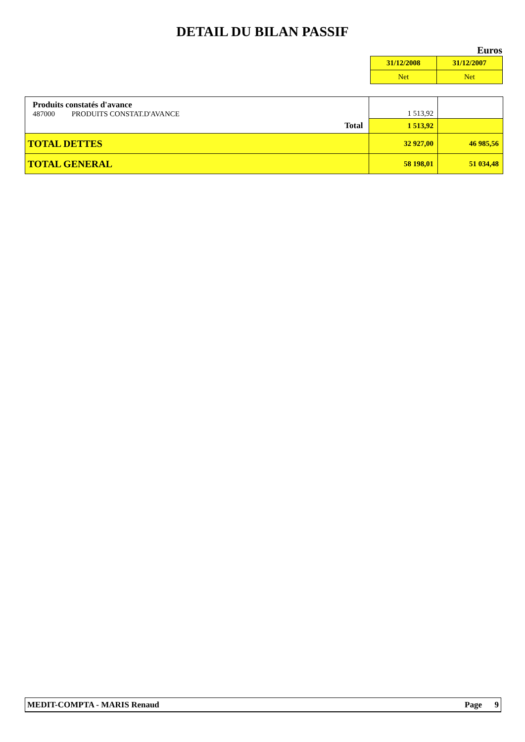DETAIL DU BILAN PASSIF
Euros
| 31/12/2008 | 31/12/2007 |
| Net | Net |
| Produits constatés d'avance 487000 PRODUITS CONSTAT.D'AVANCE | 1 513,92 | |
| Total | 1 513,92 | |
| TOTAL DETTES | 32 927,00 | 46 985,56 |
| TOTAL GENERAL | 58 198,01 | 51 034,48 |
MEDIT-COMPTA - MARIS Renaud Page 9